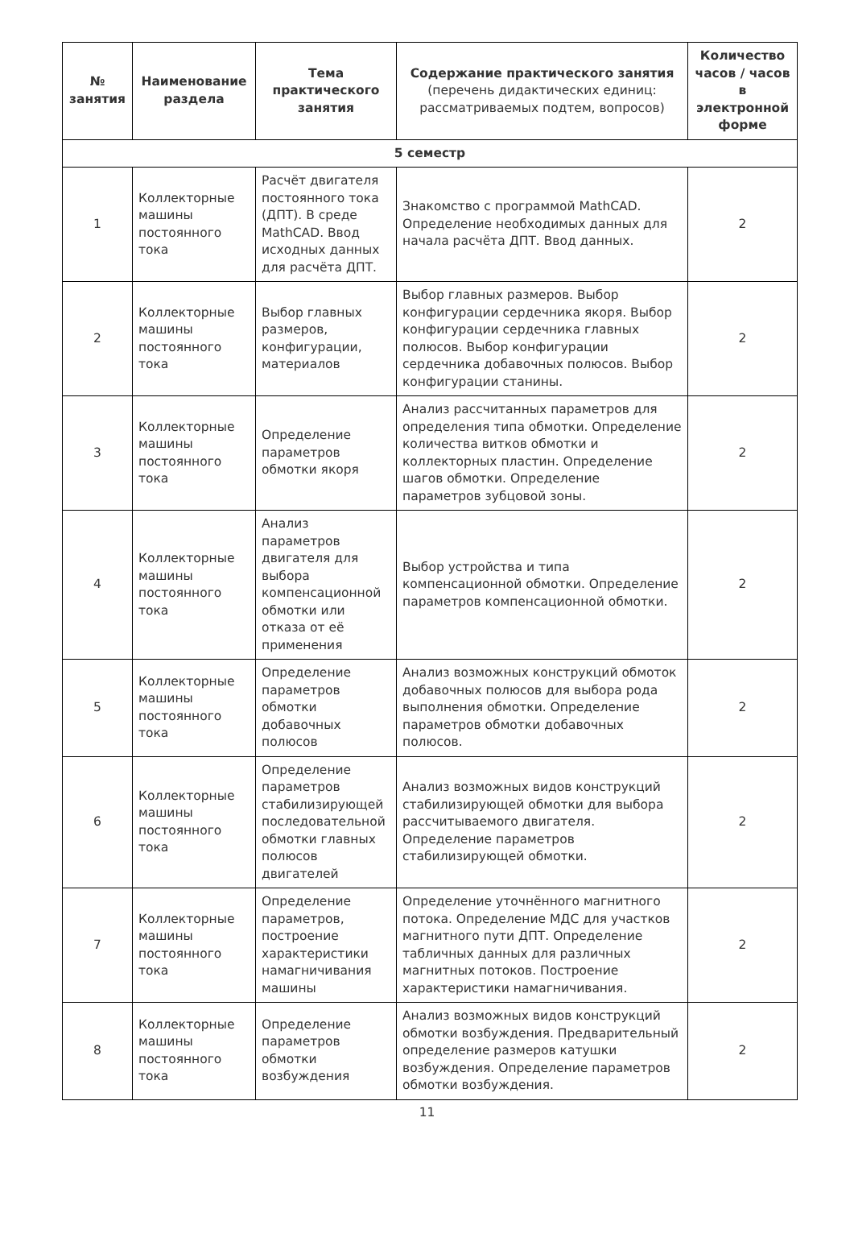| № занятия | Наименование раздела | Тема практического занятия | Содержание практического занятия (перечень дидактических единиц: рассматриваемых подтем, вопросов) | Количество часов / часов в электронной форме |
| --- | --- | --- | --- | --- |
| 5 семестр | | | | |
| 1 | Коллекторные машины постоянного тока | Расчёт двигателя постоянного тока (ДПТ). В среде MathCAD. Ввод исходных данных для расчёта ДПТ. | Знакомство с программой MathCAD. Определение необходимых данных для начала расчёта ДПТ. Ввод данных. | 2 |
| 2 | Коллекторные машины постоянного тока | Выбор главных размеров, конфигурации, материалов | Выбор главных размеров. Выбор конфигурации сердечника якоря. Выбор конфигурации сердечника главных полюсов. Выбор конфигурации сердечника добавочных полюсов. Выбор конфигурации станины. | 2 |
| 3 | Коллекторные машины постоянного тока | Определение параметров обмотки якоря | Анализ рассчитанных параметров для определения типа обмотки. Определение количества витков обмотки и коллекторных пластин. Определение шагов обмотки. Определение параметров зубцовой зоны. | 2 |
| 4 | Коллекторные машины постоянного тока | Анализ параметров двигателя для выбора компенсационной обмотки или отказа от её применения | Выбор устройства и типа компенсационной обмотки. Определение параметров компенсационной обмотки. | 2 |
| 5 | Коллекторные машины постоянного тока | Определение параметров обмотки добавочных полюсов | Анализ возможных конструкций обмоток добавочных полюсов для выбора рода выполнения обмотки. Определение параметров обмотки добавочных полюсов. | 2 |
| 6 | Коллекторные машины постоянного тока | Определение параметров стабилизирующей последовательной обмотки главных полюсов двигателей | Анализ возможных видов конструкций стабилизирующей обмотки для выбора рассчитываемого двигателя. Определение параметров стабилизирующей обмотки. | 2 |
| 7 | Коллекторные машины постоянного тока | Определение параметров, построение характеристики намагничивания машины | Определение уточнённого магнитного потока. Определение МДС для участков магнитного пути ДПТ. Определение табличных данных для различных магнитных потоков. Построение характеристики намагничивания. | 2 |
| 8 | Коллекторные машины постоянного тока | Определение параметров обмотки возбуждения | Анализ возможных видов конструкций обмотки возбуждения. Предварительный определение размеров катушки возбуждения. Определение параметров обмотки возбуждения. | 2 |
11